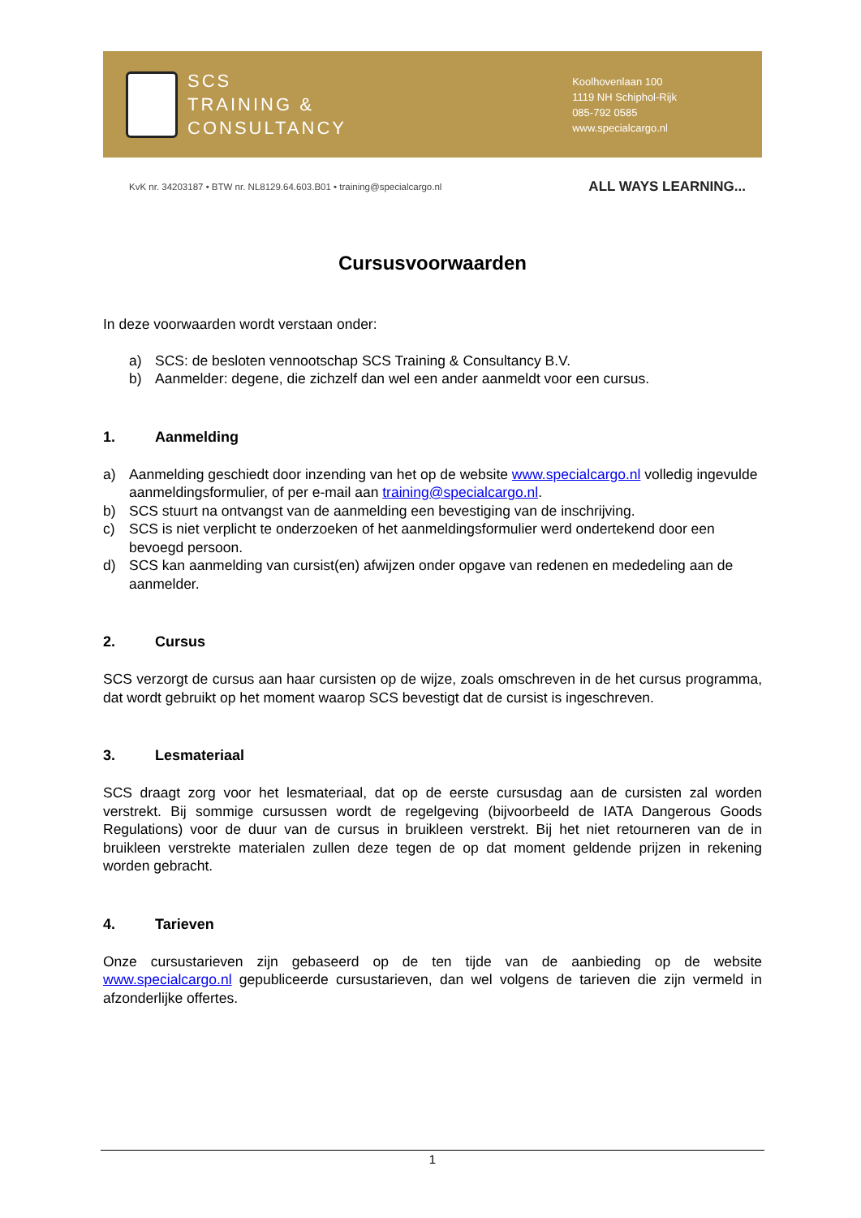SCS
TRAINING &
CONSULTANCY
Koolhovenlaan 100
1119 NH Schiphol-Rijk
085-792 0585
www.specialcargo.nl
KvK nr. 34203187 • BTW nr. NL8129.64.603.B01 • training@specialcargo.nl
ALL WAYS LEARNING...
Cursusvoorwaarden
In deze voorwaarden wordt verstaan onder:
a) SCS: de besloten vennootschap SCS Training & Consultancy B.V.
b) Aanmelder: degene, die zichzelf dan wel een ander aanmeldt voor een cursus.
1. Aanmelding
a) Aanmelding geschiedt door inzending van het op de website www.specialcargo.nl volledig ingevulde aanmeldingsformulier, of per e-mail aan training@specialcargo.nl.
b) SCS stuurt na ontvangst van de aanmelding een bevestiging van de inschrijving.
c) SCS is niet verplicht te onderzoeken of het aanmeldingsformulier werd ondertekend door een bevoegd persoon.
d) SCS kan aanmelding van cursist(en) afwijzen onder opgave van redenen en mededeling aan de aanmelder.
2. Cursus
SCS verzorgt de cursus aan haar cursisten op de wijze, zoals omschreven in de het cursus programma, dat wordt gebruikt op het moment waarop SCS bevestigt dat de cursist is ingeschreven.
3. Lesmateriaal
SCS draagt zorg voor het lesmateriaal, dat op de eerste cursusdag aan de cursisten zal worden verstrekt. Bij sommige cursussen wordt de regelgeving (bijvoorbeeld de IATA Dangerous Goods Regulations) voor de duur van de cursus in bruikleen verstrekt. Bij het niet retourneren van de in bruikleen verstrekte materialen zullen deze tegen de op dat moment geldende prijzen in rekening worden gebracht.
4. Tarieven
Onze cursustarieven zijn gebaseerd op de ten tijde van de aanbieding op de website www.specialcargo.nl gepubliceerde cursustarieven, dan wel volgens de tarieven die zijn vermeld in afzonderlijke offertes.
1